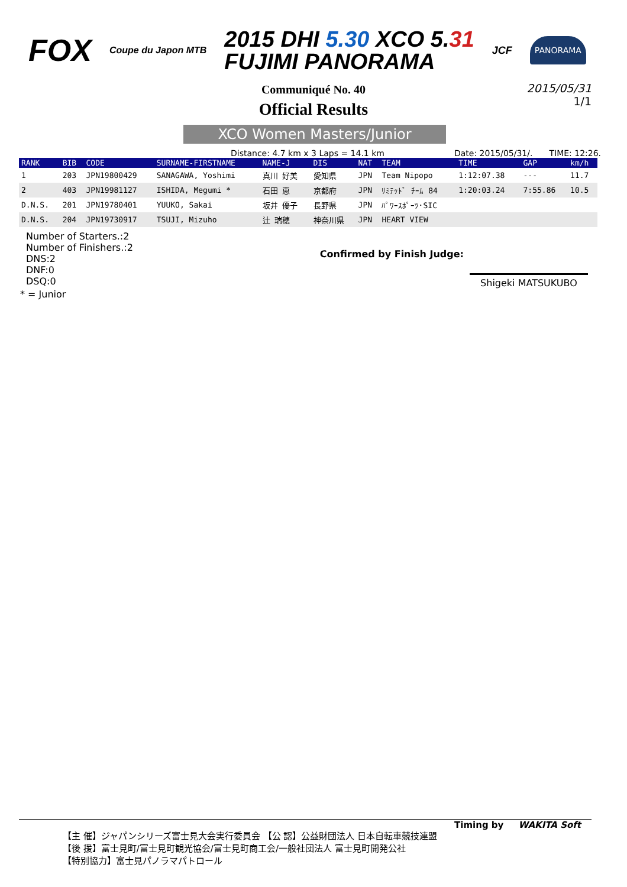FOX
Coupe du Japon MTB
2015 DHI 5.30 XCO 5.31
FUJIMI PANORAMA
JCF
PANORAMA
Communiqué No. 40
Official Results
2015/05/31
1/1
XCO Women Masters/Junior
Distance: 4.7 km x 3 Laps = 14.1 km Date: 2015/05/31/. TIME: 12:26.
| RANK | BIB | CODE | SURNAME-FIRSTNAME | NAME-J | DIS | NAT | TEAM | TIME | GAP | km/h |
| --- | --- | --- | --- | --- | --- | --- | --- | --- | --- | --- |
| 1 | 203 | JPN19800429 | SANAGAWA, Yoshimi | 真川 好美 | 愛知県 | JPN | Team Nipopo | 1:12:07.38 | --- | 11.7 |
| 2 | 403 | JPN19981127 | ISHIDA, Megumi * | 石田 恵 | 京都府 | JPN | ﾘﾐﾃｯﾄﾞ ﾁｰﾑ 84 | 1:20:03.24 | 7:55.86 | 10.5 |
| D.N.S. | 201 | JPN19780401 | YUUKO, Sakai | 坂井 優子 | 長野県 | JPN | ﾊﾟﾜｰｽﾎﾟｰﾂ･SIC | | | |
| D.N.S. | 204 | JPN19730917 | TSUJI, Mizuho | 辻 瑞穂 | 神奈川県 | JPN | HEART VIEW | | | |
Number of Starters.:2
Number of Finishers.:2
DNS:2
DNF:0
DSQ:0
Confirmed by Finish Judge:
Shigeki MATSUKUBO
* = Junior
Timing by WAKITA Soft
【主 催】ジャパンシリーズ富士見大会実行委員会 【公 認】公益財団法人 日本自転車競技連盟
【後 援】富士見町/富士見町観光協会/富士見町商工会/一般社団法人 富士見町開発公社
【特別協力】富士見パノラマパトロール